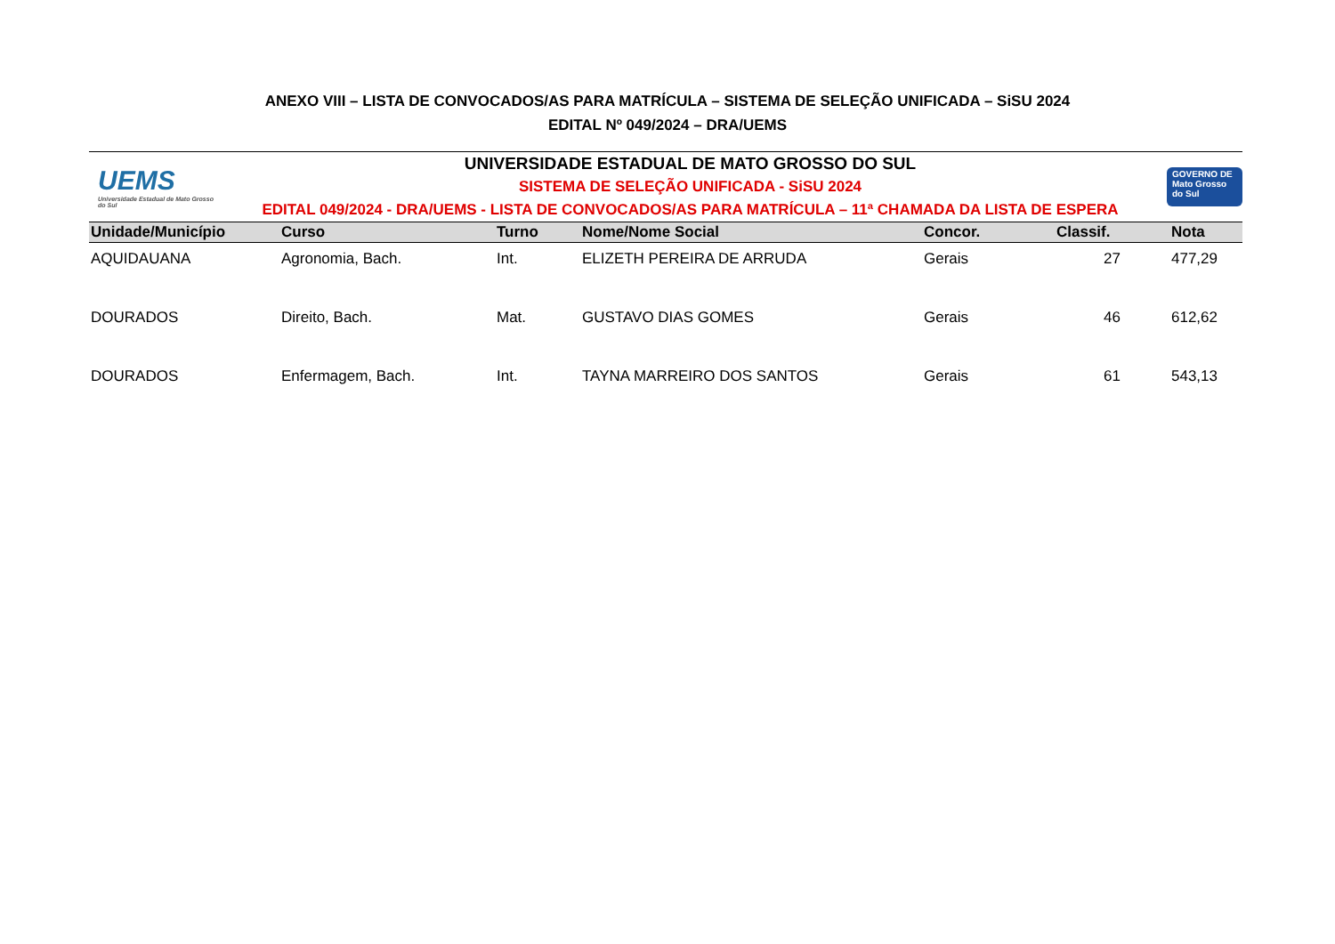ANEXO VIII – LISTA DE CONVOCADOS/AS PARA MATRÍCULA – SISTEMA DE SELEÇÃO UNIFICADA – SiSU 2024
EDITAL Nº 049/2024 – DRA/UEMS
UEMS
Universidade Estadual de Mato Grosso do Sul
UNIVERSIDADE ESTADUAL DE MATO GROSSO DO SUL
SISTEMA DE SELEÇÃO UNIFICADA - SiSU 2024
EDITAL 049/2024 - DRA/UEMS - LISTA DE CONVOCADOS/AS PARA MATRÍCULA – 11ª CHAMADA DA LISTA DE ESPERA
GOVERNO DE Mato Grosso do Sul
| Unidade/Município | Curso | Turno | Nome/Nome Social | Concor. | Classif. | Nota |
| --- | --- | --- | --- | --- | --- | --- |
| AQUIDAUANA | Agronomia, Bach. | Int. | ELIZETH PEREIRA DE ARRUDA | Gerais | 27 | 477,29 |
| DOURADOS | Direito, Bach. | Mat. | GUSTAVO DIAS GOMES | Gerais | 46 | 612,62 |
| DOURADOS | Enfermagem, Bach. | Int. | TAYNA MARREIRO DOS SANTOS | Gerais | 61 | 543,13 |